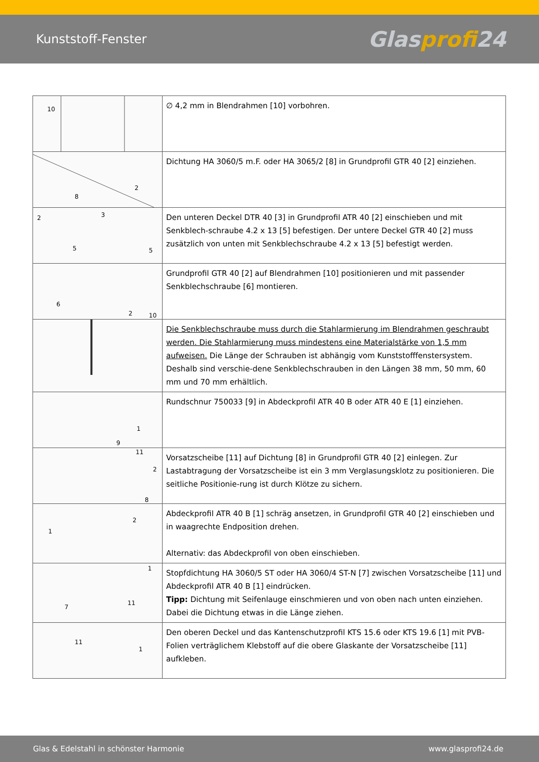Kunststoff-Fenster
Glasprofi24
| 10 | ∅ 4,2 mm in Blendrahmen [10] vorbohren. |
| 2 8 | Dichtung HA 3060/5 m.F. oder HA 3065/2 [8] in Grundprofil GTR 40 [2] einziehen. |
| 2 3 5 5 | Den unteren Deckel DTR 40 [3] in Grundprofil ATR 40 [2] einschieben und mit Senkblech-schraube 4.2 x 13 [5] befestigen. Der untere Deckel GTR 40 [2] muss zusätzlich von unten mit Senkblechschraube 4.2 x 13 [5] befestigt werden. |
| 6 2 10 | Grundprofil GTR 40 [2] auf Blendrahmen [10] positionieren und mit passender Senkblechschraube [6] montieren. |
| | Die Senkblechschraube muss durch die Stahlarmierung im Blendrahmen geschraubt werden. Die Stahlarmierung muss mindestens eine Materialstärke von 1,5 mm aufweisen. Die Länge der Schrauben ist abhängig vom Kunststofffenstersystem. Deshalb sind verschie-dene Senkblechschrauben in den Längen 38 mm, 50 mm, 60 mm und 70 mm erhältlich. |
| 1 9 | Rundschnur 750033 [9] in Abdeckprofil ATR 40 B oder ATR 40 E [1] einziehen. |
| 11 2 8 | Vorsatzscheibe [11] auf Dichtung [8] in Grundprofil GTR 40 [2] einlegen. Zur Lastabtragung der Vorsatzscheibe ist ein 3 mm Verglasungsklotz zu positionieren. Die seitliche Positionie-rung ist durch Klötze zu sichern. |
| 1 2 | Abdeckprofil ATR 40 B [1] schräg ansetzen, in Grundprofil GTR 40 [2] einschieben und in waagrechte Endposition drehen. Alternativ: das Abdeckprofil von oben einschieben. |
| 1 7 11 | Stopfdichtung HA 3060/5 ST oder HA 3060/4 ST-N [7] zwischen Vorsatzscheibe [11] und Abdeckprofil ATR 40 B [1] eindrücken. Tipp: Dichtung mit Seifenlauge einschmieren und von oben nach unten einziehen. Dabei die Dichtung etwas in die Länge ziehen. |
| 11 1 | Den oberen Deckel und das Kantenschutzprofil KTS 15.6 oder KTS 19.6 [1] mit PVB-Folien verträglichem Klebstoff auf die obere Glaskante der Vorsatzscheibe [11] aufkleben. |
Glas & Edelstahl in schönster Harmonie www.glasprofi24.de